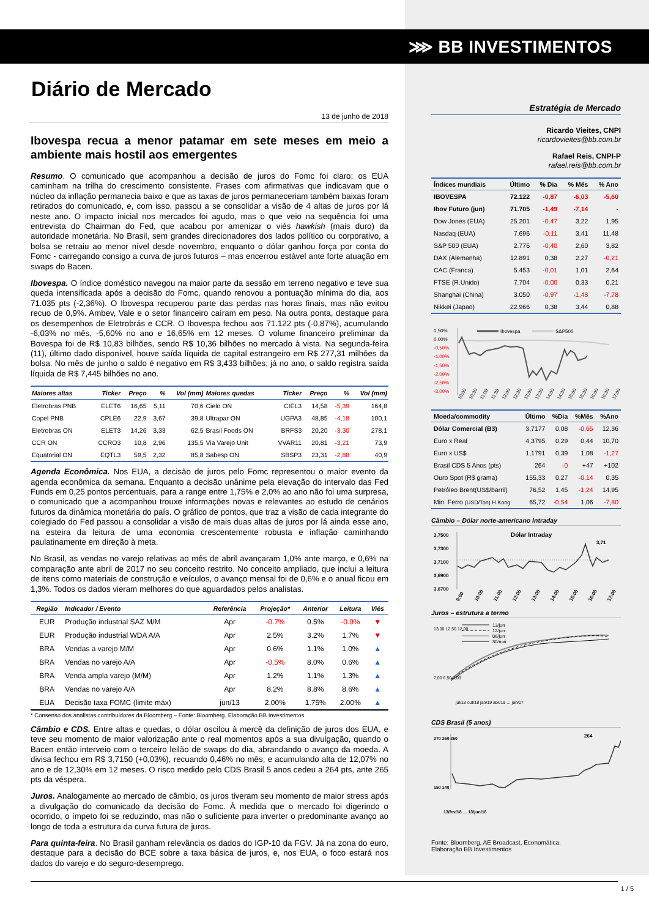⋙ BB INVESTIMENTOS
Diário de Mercado
13 de junho de 2018
Ibovespa recua a menor patamar em sete meses em meio a ambiente mais hostil aos emergentes
Resumo. O comunicado que acompanhou a decisão de juros do Fomc foi claro: os EUA caminham na trilha do crescimento consistente. Frases com afirmativas que indicavam que o núcleo da inflação permanecia baixo e que as taxas de juros permaneceriam também baixas foram retirados do comunicado, e, com isso, passou a se consolidar a visão de 4 altas de juros por lá neste ano. O impacto inicial nos mercados foi agudo, mas o que veio na sequência foi uma entrevista do Chairman do Fed, que acabou por amenizar o viés hawkish (mais duro) da autoridade monetária. No Brasil, sem grandes direcionadores dos lados político ou corporativo, a bolsa se retraiu ao menor nível desde novembro, enquanto o dólar ganhou força por conta do Fomc - carregando consigo a curva de juros futuros – mas encerrou estável ante forte atuação em swaps do Bacen.
Ibovespa. O índice doméstico navegou na maior parte da sessão em terreno negativo e teve sua queda intensificada após a decisão do Fomc, quando renovou a pontuação mínima do dia, aos 71.035 pts (-2,36%). O Ibovespa recuperou parte das perdas nas horas finais, mas não evitou recuo de 0,9%. Ambev, Vale e o setor financeiro caíram em peso. Na outra ponta, destaque para os desempenhos de Eletrobrás e CCR. O Ibovespa fechou aos 71.122 pts (-0,87%), acumulando -6,03% no mês, -5,60% no ano e 16,65% em 12 meses. O volume financeiro preliminar da Bovespa foi de R$ 10,83 bilhões, sendo R$ 10,36 bilhões no mercado à vista. Na segunda-feira (11), último dado disponível, houve saída líquida de capital estrangeiro em R$ 277,31 milhões da bolsa. No mês de junho o saldo é negativo em R$ 3,433 bilhões; já no ano, o saldo registra saída líquida de R$ 7,445 bilhões no ano.
| Maiores altas | Ticker | Preço | % | Vol (mm) | Maiores quedas | Ticker | Preço | % | Vol (mm) |
| --- | --- | --- | --- | --- | --- | --- | --- | --- | --- |
| Eletrobras PNB | ELET6 | 16,65 | 5,11 | 70,6 | Cielo ON | CIEL3 | 14,58 | -5,39 | 164,8 |
| Copel PNB | CPLE6 | 22,9 | 3,67 | 39,8 | Ultrapar ON | UGPA3 | 48,85 | -4,18 | 100,1 |
| Eletrobras ON | ELET3 | 14,26 | 3,33 | 62,5 | Brasil Foods ON | BRFS3 | 20,20 | -3,30 | 278,1 |
| CCR ON | CCRO3 | 10,8 | 2,96 | 135,5 | Via Varejo Unit | VVAR11 | 20,81 | -3,21 | 73,9 |
| Equatorial ON | EQTL3 | 59,5 | 2,32 | 85,8 | Sabesp ON | SBSP3 | 23,31 | -2,88 | 40,9 |
Agenda Econômica. Nos EUA, a decisão de juros pelo Fomc representou o maior evento da agenda econômica da semana. Enquanto a decisão unânime pela elevação do intervalo das Fed Funds em 0,25 pontos percentuais, para a range entre 1,75% e 2,0% ao ano não foi uma surpresa, o comunicado que a acompanhou trouxe informações novas e relevantes ao estudo de cenários futuros da dinâmica monetária do país. O gráfico de pontos, que traz a visão de cada integrante do colegiado do Fed passou a consolidar a visão de mais duas altas de juros por lá ainda esse ano, na esteira da leitura de uma economia crescentemente robusta e inflação caminhando paulatinamente em direção à meta.
No Brasil, as vendas no varejo relativas ao mês de abril avançaram 1,0% ante março, e 0,6% na comparação ante abril de 2017 no seu conceito restrito. No conceito ampliado, que inclui a leitura de itens como materiais de construção e veículos, o avanço mensal foi de 0,6% e o anual ficou em 1,3%. Todos os dados vieram melhores do que aguardados pelos analistas.
| Região | Indicador / Evento | Referência | Projeção* | Anterior | Leitura | Viés |
| --- | --- | --- | --- | --- | --- | --- |
| EUR | Produção industrial SAZ M/M | Apr | -0.7% | 0.5% | -0.9% | ▼ |
| EUR | Produção industrial WDA A/A | Apr | 2.5% | 3.2% | 1.7% | ▼ |
| BRA | Vendas a varejo M/M | Apr | 0.6% | 1.1% | 1.0% | ▲ |
| BRA | Vendas no varejo A/A | Apr | -0.5% | 8.0% | 0.6% | ▲ |
| BRA | Venda ampla varejo (M/M) | Apr | 1.2% | 1.1% | 1.3% | ▲ |
| BRA | Vendas no varejo A/A | Apr | 8.2% | 8.8% | 8.6% | ▲ |
| EUA | Decisão taxa FOMC (limite máx) | jun/13 | 2.00% | 1.75% | 2.00% | ▲ |
* Consenso dos analistas contribuidores da Bloomberg – Fonte: Bloomberg. Elaboração BB Investimentos
Câmbio e CDS. Entre altas e quedas, o dólar oscilou à mercê da definição de juros dos EUA, e teve seu momento de maior valorização ante o real momentos após a sua divulgação, quando o Bacen então interveio com o terceiro leilão de swaps do dia, abrandando o avanço da moeda. A divisa fechou em R$ 3,7150 (+0,03%), recuando 0,46% no mês, e acumulando alta de 12,07% no ano e de 12,30% em 12 meses. O risco medido pelo CDS Brasil 5 anos cedeu a 264 pts, ante 265 pts da véspera.
Juros. Analogamente ao mercado de câmbio, os juros tiveram seu momento de maior stress após a divulgação do comunicado da decisão do Fomc. À medida que o mercado foi digerindo o ocorrido, o ímpeto foi se reduzindo, mas não o suficiente para inverter o predominante avanço ao longo de toda a estrutura da curva futura de juros.
Para quinta-feira. No Brasil ganham relevância os dados do IGP-10 da FGV. Já na zona do euro, destaque para a decisão do BCE sobre a taxa básica de juros, e, nos EUA, o foco estará nos dados do varejo e do seguro-desemprego.
Estratégia de Mercado
Ricardo Vieites, CNPI
ricardovieites@bb.com.br
Rafael Reis, CNPI-P
rafael.reis@bb.com.br
| Índices mundiais | Último | % Dia | % Mês | % Ano |
| --- | --- | --- | --- | --- |
| IBOVESPA | 72.122 | -0,87 | -6,03 | -5,60 |
| Ibov Futuro (jun) | 71.705 | -1,49 | -7,14 | - |
| Dow Jones (EUA) | 25.201 | -0,47 | 3,22 | 1,95 |
| Nasdaq (EUA) | 7.696 | -0,11 | 3,41 | 11,48 |
| S&P 500 (EUA) | 2.776 | -0,40 | 2,60 | 3,82 |
| DAX (Alemanha) | 12.891 | 0,38 | 2,27 | -0,21 |
| CAC (Franca) | 5.453 | -0,01 | 1,01 | 2,64 |
| FTSE (R.Unido) | 7.704 | -0,00 | 0,33 | 0,21 |
| Shanghai (China) | 3.050 | -0,97 | -1,48 | -7,78 |
| Nikkei (Japao) | 22.966 | 0,38 | 3,44 | 0,88 |
0,50%
0,00%
-0,50%
-1,00%
-1,50%
-2,00%
-2,50%
-3,00%
Ibovespa
S&P500
10:00
10:30
11:00
11:30
12:00
12:30
13:00
13:30
14:00
14:30
15:00
15:30
16:00
16:30
17:00
| Moeda/commodity | Último | %Dia | %Mês | %Ano |
| --- | --- | --- | --- | --- |
| Dólar Comercial (B3) | 3,7177 | 0,08 | -0,65 | 12,36 |
| Euro x Real | 4,3795 | 0,29 | 0,44 | 10,70 |
| Euro x US$ | 1,1791 | 0,39 | 1,08 | -1,27 |
| Brasil CDS 5 Anos (pts) | 264 | -0 | +47 | +102 |
| Ouro Spot (R$ grama) | 155,33 | 0,27 | -0,14 | 0,35 |
| Petróleo Brent(US$/barril) | 76,52 | 1,45 | -1,24 | 14,95 |
| Min. Ferro (USD/Ton) H.Kong | 65,72 | -0,54 | 1,06 | -7,80 |
Câmbio – Dólar norte-americano Intraday
3,7500
3,7300
3,7100
3,6900
3,6700
Dólar Intraday
3,71
9:00
10:00
11:00
12:00
13:00
14:00
15:00
16:00
17:00
Juros – estrutura a termo
13,00 12,50 12,00
7,00 6,50 6,00
13/jun
12/jun
06/jun
30/mai
jul/18 out/18 jan/19 abr/19 … jan/27
CDS Brasil (5 anos)
270 260 250
150 140
264
13/fev/18 … 13/jun/18
Fonte: Bloomberg, AE Broadcast, Economática.
Elaboração BB Investimentos
1 / 5